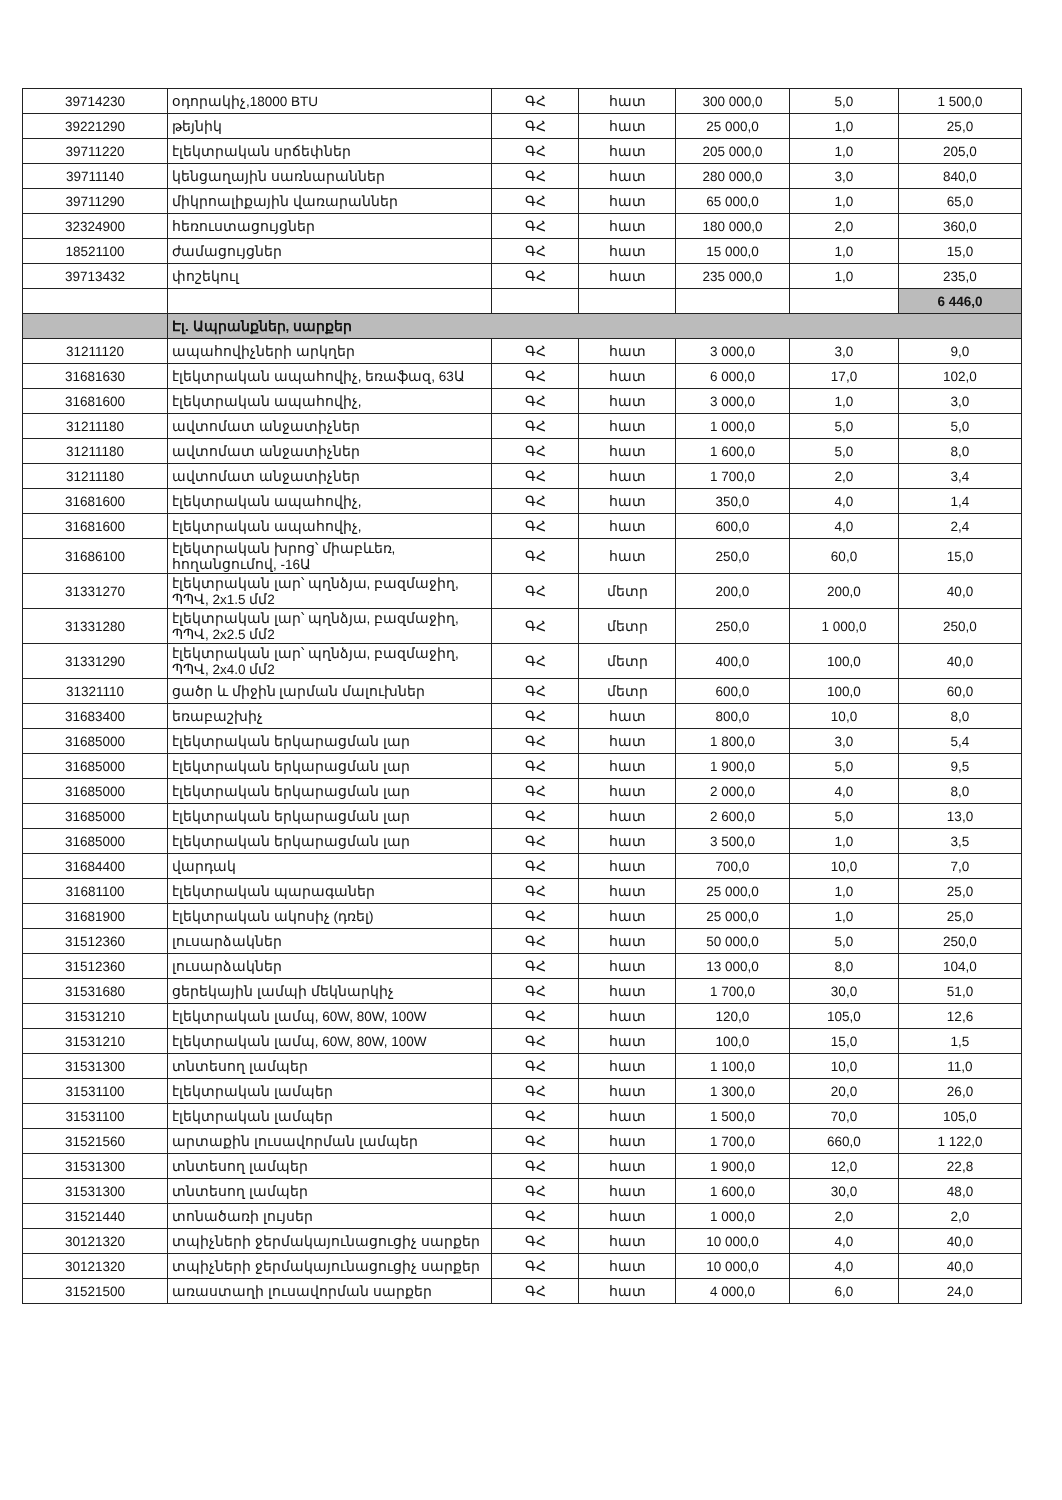| 39714230 | օդորակիչ,18000 BTU | ԳՀ | հատ | 300 000,0 | 5,0 | 1 500,0 |
| 39221290 | թեյնիկ | ԳՀ | հատ | 25 000,0 | 1,0 | 25,0 |
| 39711220 | էլեկտրական սրճեփներ | ԳՀ | հատ | 205 000,0 | 1,0 | 205,0 |
| 39711140 | կենցաղային սառնարաններ | ԳՀ | հատ | 280 000,0 | 3,0 | 840,0 |
| 39711290 | միկրոալիքային վառարաններ | ԳՀ | հատ | 65 000,0 | 1,0 | 65,0 |
| 32324900 | հեռուստացույցներ | ԳՀ | հատ | 180 000,0 | 2,0 | 360,0 |
| 18521100 | ժամացույցներ | ԳՀ | հատ | 15 000,0 | 1,0 | 15,0 |
| 39713432 | փոշեկուլ | ԳՀ | հատ | 235 000,0 | 1,0 | 235,0 |
| | | | | | | 6 446,0 |
| | Էլ. Ապրանքներ, սարքեր | | | | | |
| 31211120 | ապահովիչների արկղեր | ԳՀ | հատ | 3 000,0 | 3,0 | 9,0 |
| 31681630 | էլեկտրական ապահովիչ, եռաֆազ, 63Ա | ԳՀ | հատ | 6 000,0 | 17,0 | 102,0 |
| 31681600 | էլեկտրական ապահովիչ, | ԳՀ | հատ | 3 000,0 | 1,0 | 3,0 |
| 31211180 | ավտոմատ անջատիչներ | ԳՀ | հատ | 1 000,0 | 5,0 | 5,0 |
| 31211180 | ավտոմատ անջատիչներ | ԳՀ | հատ | 1 600,0 | 5,0 | 8,0 |
| 31211180 | ավտոմատ անջատիչներ | ԳՀ | հատ | 1 700,0 | 2,0 | 3,4 |
| 31681600 | էլեկտրական ապահովիչ, | ԳՀ | հատ | 350,0 | 4,0 | 1,4 |
| 31681600 | էլեկտրական ապահովիչ, | ԳՀ | հատ | 600,0 | 4,0 | 2,4 |
| 31686100 | էլեկտրական խրոց՝ միաբևեռ, հողանցումով, -16Ա | ԳՀ | հատ | 250,0 | 60,0 | 15,0 |
| 31331270 | էլեկտրական լար՝ պղնձյա, բազմաջիղ, ՊՊՎ, 2x1.5 մմ2 | ԳՀ | մետր | 200,0 | 200,0 | 40,0 |
| 31331280 | էլեկտրական լար՝ պղնձյա, բազմաջիղ, ՊՊՎ, 2x2.5 մմ2 | ԳՀ | մետր | 250,0 | 1 000,0 | 250,0 |
| 31331290 | էլեկտրական լար՝ պղնձյա, բազմաջիղ, ՊՊՎ, 2x4.0 մմ2 | ԳՀ | մետր | 400,0 | 100,0 | 40,0 |
| 31321110 | ցածր և միջին լարման մալուխներ | ԳՀ | մետր | 600,0 | 100,0 | 60,0 |
| 31683400 | եռաբաշխիչ | ԳՀ | հատ | 800,0 | 10,0 | 8,0 |
| 31685000 | էլեկտրական երկարացման լար | ԳՀ | հատ | 1 800,0 | 3,0 | 5,4 |
| 31685000 | էլեկտրական երկարացման լար | ԳՀ | հատ | 1 900,0 | 5,0 | 9,5 |
| 31685000 | էլեկտրական երկարացման լար | ԳՀ | հատ | 2 000,0 | 4,0 | 8,0 |
| 31685000 | էլեկտրական երկարացման լար | ԳՀ | հատ | 2 600,0 | 5,0 | 13,0 |
| 31685000 | էլեկտրական երկարացման լար | ԳՀ | հատ | 3 500,0 | 1,0 | 3,5 |
| 31684400 | վարդակ | ԳՀ | հատ | 700,0 | 10,0 | 7,0 |
| 31681100 | էլեկտրական պարագաներ | ԳՀ | հատ | 25 000,0 | 1,0 | 25,0 |
| 31681900 | էլեկտրական ակոսիչ (դռել) | ԳՀ | հատ | 25 000,0 | 1,0 | 25,0 |
| 31512360 | լուսարձակներ | ԳՀ | հատ | 50 000,0 | 5,0 | 250,0 |
| 31512360 | լուսարձակներ | ԳՀ | հատ | 13 000,0 | 8,0 | 104,0 |
| 31531680 | ցերեկային լամպի մեկնարկիչ | ԳՀ | հատ | 1 700,0 | 30,0 | 51,0 |
| 31531210 | էլեկտրական լամպ, 60W, 80W, 100W | ԳՀ | հատ | 120,0 | 105,0 | 12,6 |
| 31531210 | էլեկտրական լամպ, 60W, 80W, 100W | ԳՀ | հատ | 100,0 | 15,0 | 1,5 |
| 31531300 | տնտեսող լամպեր | ԳՀ | հատ | 1 100,0 | 10,0 | 11,0 |
| 31531100 | էլեկտրական լամպեր | ԳՀ | հատ | 1 300,0 | 20,0 | 26,0 |
| 31531100 | էլեկտրական լամպեր | ԳՀ | հատ | 1 500,0 | 70,0 | 105,0 |
| 31521560 | արտաքին լուսավորման լամպեր | ԳՀ | հատ | 1 700,0 | 660,0 | 1 122,0 |
| 31531300 | տնտեսող լամպեր | ԳՀ | հատ | 1 900,0 | 12,0 | 22,8 |
| 31531300 | տնտեսող լամպեր | ԳՀ | հատ | 1 600,0 | 30,0 | 48,0 |
| 31521440 | տոնածառի լույսեր | ԳՀ | հատ | 1 000,0 | 2,0 | 2,0 |
| 30121320 | տպիչների ջերմակայունացուցիչ սարքեր | ԳՀ | հատ | 10 000,0 | 4,0 | 40,0 |
| 30121320 | տպիչների ջերմակայունացուցիչ սարքեր | ԳՀ | հատ | 10 000,0 | 4,0 | 40,0 |
| 31521500 | առաստաղի լուսավորման սարքեր | ԳՀ | հատ | 4 000,0 | 6,0 | 24,0 |